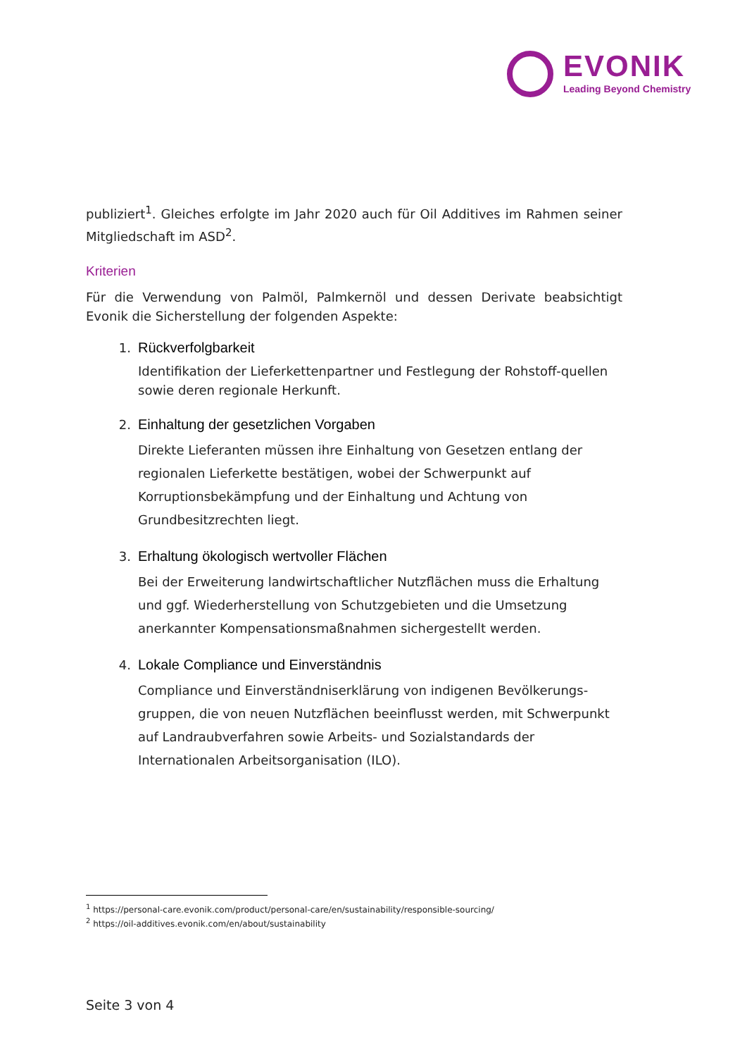EVONIK
Leading Beyond Chemistry
publiziert<sup>1</sup>. Gleiches erfolgte im Jahr 2020 auch für Oil Additives im Rahmen seiner Mitgliedschaft im ASD<sup>2</sup>.
Kriterien
Für die Verwendung von Palmöl, Palmkernöl und dessen Derivate beabsichtigt Evonik die Sicherstellung der folgenden Aspekte:
1. Rückverfolgbarkeit
Identifikation der Lieferkettenpartner und Festlegung der Rohstoff-quellen sowie deren regionale Herkunft.
2. Einhaltung der gesetzlichen Vorgaben
Direkte Lieferanten müssen ihre Einhaltung von Gesetzen entlang der regionalen Lieferkette bestätigen, wobei der Schwerpunkt auf Korruptionsbekämpfung und der Einhaltung und Achtung von Grundbesitzrechten liegt.
3. Erhaltung ökologisch wertvoller Flächen
Bei der Erweiterung landwirtschaftlicher Nutzflächen muss die Erhaltung und ggf. Wiederherstellung von Schutzgebieten und die Umsetzung anerkannter Kompensationsmaßnahmen sichergestellt werden.
4. Lokale Compliance und Einverständnis
Compliance und Einverständniserklärung von indigenen Bevölkerungs-gruppen, die von neuen Nutzflächen beeinflusst werden, mit Schwerpunkt auf Landraubverfahren sowie Arbeits- und Sozialstandards der Internationalen Arbeitsorganisation (ILO).
<sup>1</sup> https://personal-care.evonik.com/product/personal-care/en/sustainability/responsible-sourcing/
<sup>2</sup> https://oil-additives.evonik.com/en/about/sustainability
Seite 3 von 4